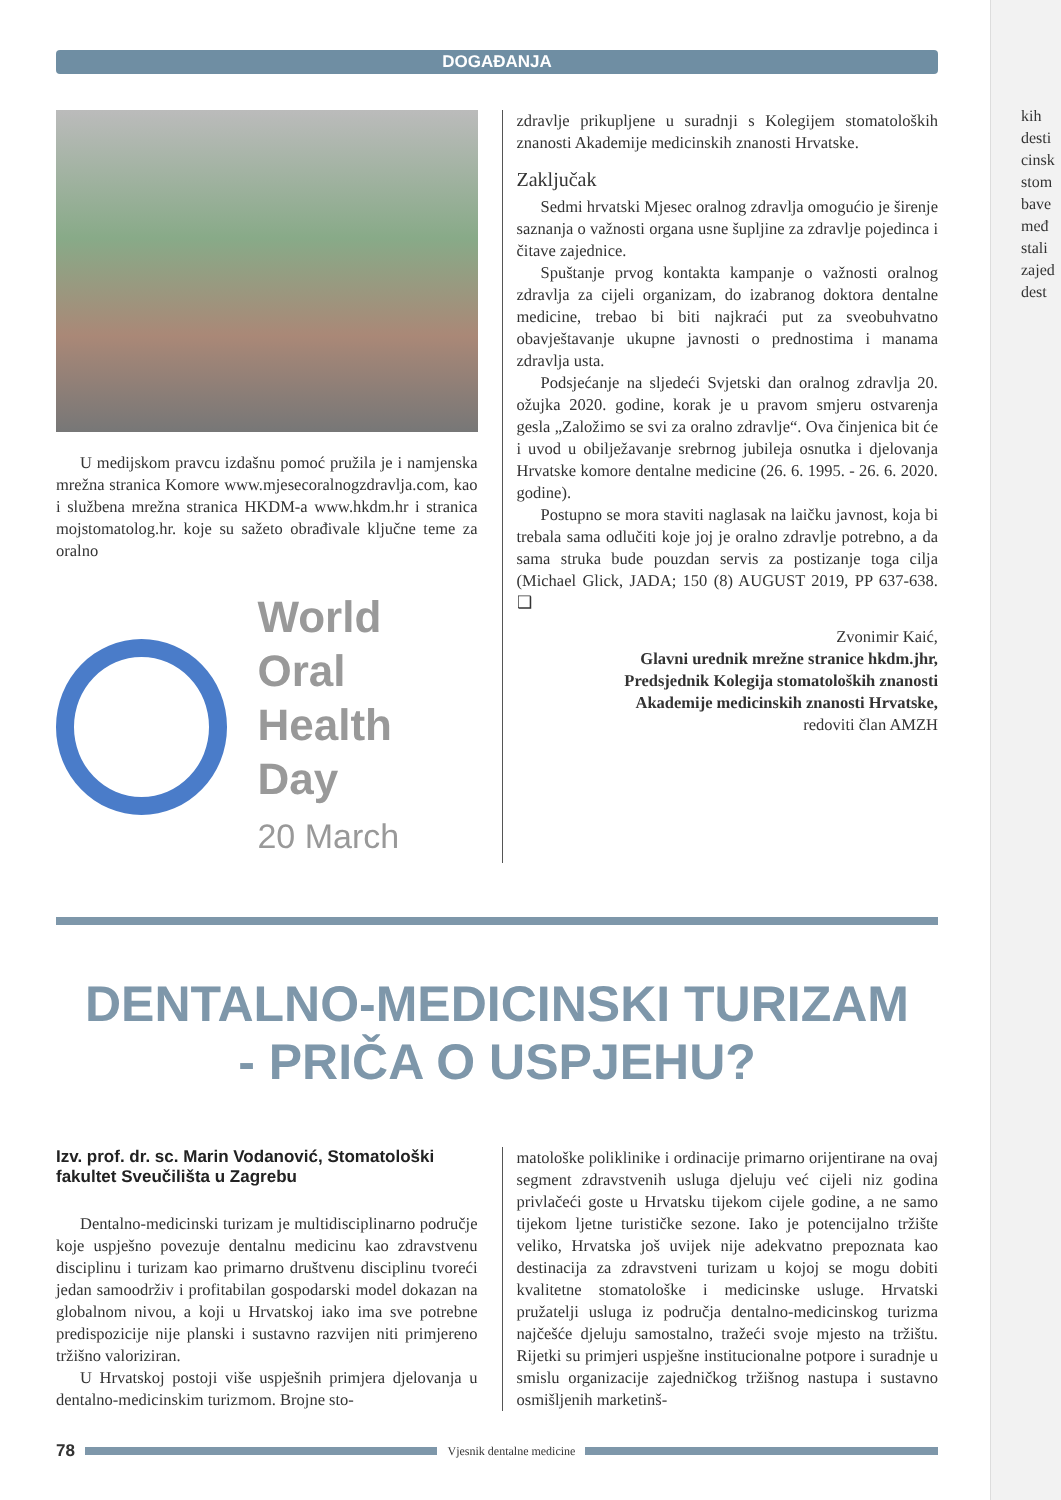DOGAĐANJA
U medijskom pravcu izdašnu pomoć pružila je i namjenska mrežna stranica Komore www.mjesecoralnogzdravlja.com, kao i službena mrežna stranica HKDM-a www.hkdm.hr i stranica mojstomatolog.hr. koje su sažeto obrađivale ključne teme za oralno
World Oral
Health Day
20 March
zdravlje prikupljene u suradnji s Kolegijem stomatoloških znanosti Akademije medicinskih znanosti Hrvatske.
Zaključak
Sedmi hrvatski Mjesec oralnog zdravlja omogućio je širenje saznanja o važnosti organa usne šupljine za zdravlje pojedinca i čitave zajednice.
Spuštanje prvog kontakta kampanje o važnosti oralnog zdravlja za cijeli organizam, do izabranog doktora dentalne medicine, trebao bi biti najkraći put za sveobuhvatno obavještavanje ukupne javnosti o prednostima i manama zdravlja usta.
Podsjećanje na sljedeći Svjetski dan oralnog zdravlja 20. ožujka 2020. godine, korak je u pravom smjeru ostvarenja gesla „Založimo se svi za oralno zdravlje“. Ova činjenica bit će i uvod u obilježavanje srebrnog jubileja osnutka i djelovanja Hrvatske komore dentalne medicine (26. 6. 1995. - 26. 6. 2020. godine).
Postupno se mora staviti naglasak na laičku javnost, koja bi trebala sama odlučiti koje joj je oralno zdravlje potrebno, a da sama struka bude pouzdan servis za postizanje toga cilja (Michael Glick, JADA; 150 (8) AUGUST 2019, PP 637-638. ❑
Zvonimir Kaić,
Glavni urednik mrežne stranice hkdm.jhr,
Predsjednik Kolegija stomatoloških znanosti
Akademije medicinskih znanosti Hrvatske,
redoviti član AMZH
DENTALNO-MEDICINSKI TURIZAM
- PRIČA O USPJEHU?
Izv. prof. dr. sc. Marin Vodanović, Stomatološki fakultet Sveučilišta u Zagrebu
Dentalno-medicinski turizam je multidisciplinarno područje koje uspješno povezuje dentalnu medicinu kao zdravstvenu disciplinu i turizam kao primarno društvenu disciplinu tvoreći jedan samoodrživ i profitabilan gospodarski model dokazan na globalnom nivou, a koji u Hrvatskoj iako ima sve potrebne predispozicije nije planski i sustavno razvijen niti primjereno tržišno valoriziran.
U Hrvatskoj postoji više uspješnih primjera djelovanja u dentalno-medicinskim turizmom. Brojne sto-
matološke poliklinike i ordinacije primarno orijentirane na ovaj segment zdravstvenih usluga djeluju već cijeli niz godina privlačeći goste u Hrvatsku tijekom cijele godine, a ne samo tijekom ljetne turističke sezone. Iako je potencijalno tržište veliko, Hrvatska još uvijek nije adekvatno prepoznata kao destinacija za zdravstveni turizam u kojoj se mogu dobiti kvalitetne stomatološke i medicinske usluge. Hrvatski pružatelji usluga iz područja dentalno-medicinskog turizma najčešće djeluju samostalno, tražeći svoje mjesto na tržištu. Rijetki su primjeri uspješne institucionalne potpore i suradnje u smislu organizacije zajedničkog tržišnog nastupa i sustavno osmišljenih marketinš-
78
Vjesnik dentalne medicine
kih
desti
cinsk
stom
bave
međ
stali
zajed
dest